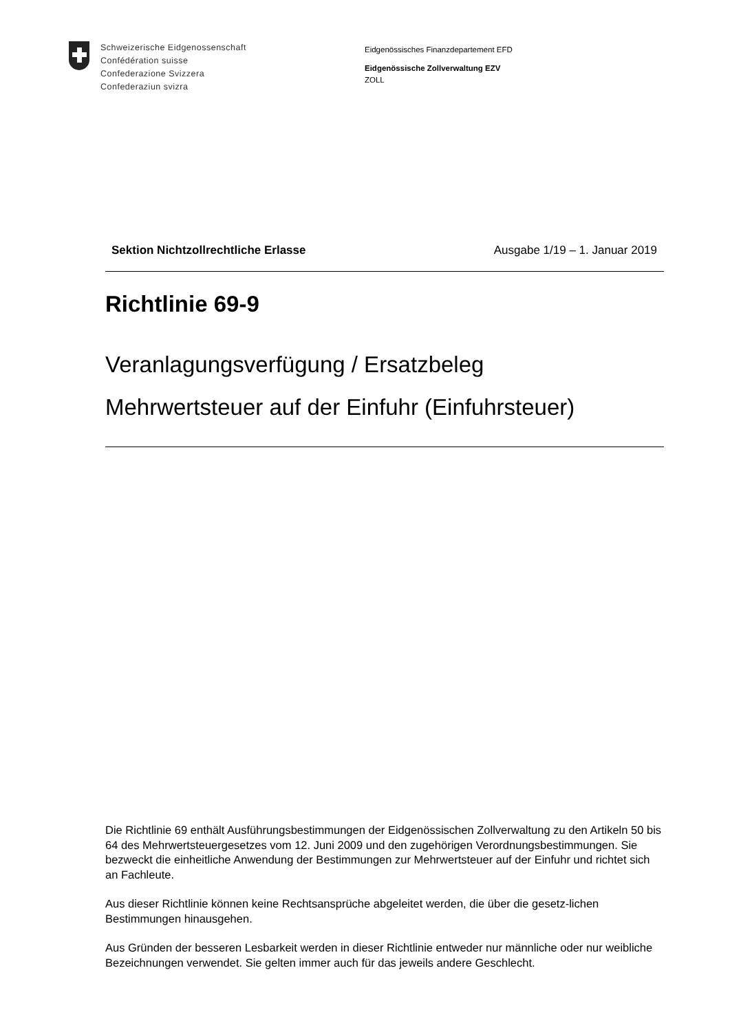Schweizerische Eidgenossenschaft
Confédération suisse
Confederazione Svizzera
Confederaziun svizra
Eidgenössisches Finanzdepartement EFD
Eidgenössische Zollverwaltung EZV
ZOLL
Sektion Nichtzollrechtliche Erlasse Ausgabe 1/19 – 1. Januar 2019
Richtlinie 69-9
Veranlagungsverfügung / Ersatzbeleg
Mehrwertsteuer auf der Einfuhr (Einfuhrsteuer)
Die Richtlinie 69 enthält Ausführungsbestimmungen der Eidgenössischen Zollverwaltung zu den Artikeln 50 bis 64 des Mehrwertsteuergesetzes vom 12. Juni 2009 und den zugehörigen Verordnungsbestimmungen. Sie bezweckt die einheitliche Anwendung der Bestimmungen zur Mehrwertsteuer auf der Einfuhr und richtet sich an Fachleute.
Aus dieser Richtlinie können keine Rechtsansprüche abgeleitet werden, die über die gesetz-lichen Bestimmungen hinausgehen.
Aus Gründen der besseren Lesbarkeit werden in dieser Richtlinie entweder nur männliche oder nur weibliche Bezeichnungen verwendet. Sie gelten immer auch für das jeweils andere Geschlecht.